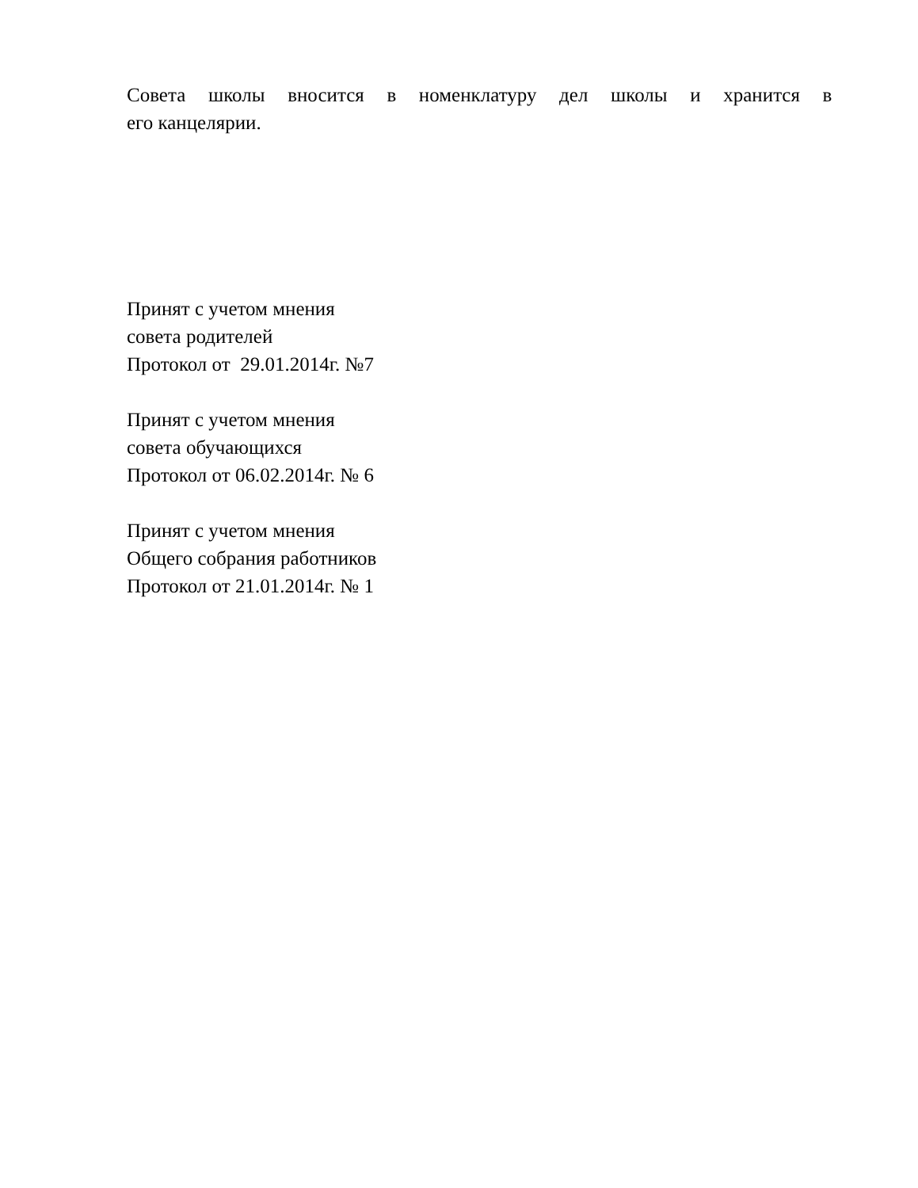Совета школы вносится в номенклатуру дел школы и хранится в его канцелярии.
Принят с учетом мнения
совета родителей
Протокол от 29.01.2014г. №7
Принят с учетом мнения
совета обучающихся
Протокол от 06.02.2014г. № 6
Принят с учетом мнения
Общего собрания работников
Протокол от 21.01.2014г. № 1